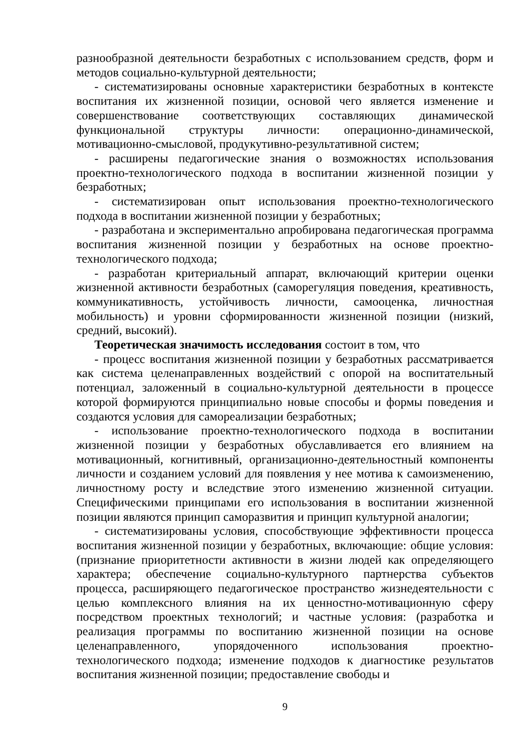разнообразной деятельности безработных с использованием средств, форм и методов социально-культурной деятельности;
- систематизированы основные характеристики безработных в контексте воспитания их жизненной позиции, основой чего является изменение и совершенствование соответствующих составляющих динамической функциональной структуры личности: операционно-динамической, мотивационно-смысловой, продукутивно-результативной систем;
- расширены педагогические знания о возможностях использования проектно-технологического подхода в воспитании жизненной позиции у безработных;
- систематизирован опыт использования проектно-технологического подхода в воспитании жизненной позиции у безработных;
- разработана и экспериментально апробирована педагогическая программа воспитания жизненной позиции у безработных на основе проектно-технологического подхода;
- разработан критериальный аппарат, включающий критерии оценки жизненной активности безработных (саморегуляция поведения, креативность, коммуникативность, устойчивость личности, самооценка, личностная мобильность) и уровни сформированности жизненной позиции (низкий, средний, высокий).
Теоретическая значимость исследования состоит в том, что
- процесс воспитания жизненной позиции у безработных рассматривается как система целенаправленных воздействий с опорой на воспитательный потенциал, заложенный в социально-культурной деятельности в процессе которой формируются принципиально новые способы и формы поведения и создаются условия для самореализации безработных;
- использование проектно-технологического подхода в воспитании жизненной позиции у безработных обуславливается его влиянием на мотивационный, когнитивный, организационно-деятельностный компоненты личности и созданием условий для появления у нее мотива к самоизменению, личностному росту и вследствие этого изменению жизненной ситуации. Специфическими принципами его использования в воспитании жизненной позиции являются принцип саморазвития и принцип культурной аналогии;
- систематизированы условия, способствующие эффективности процесса воспитания жизненной позиции у безработных, включающие: общие условия: (признание приоритетности активности в жизни людей как определяющего характера; обеспечение социально-культурного партнерства субъектов процесса, расширяющего педагогическое пространство жизнедеятельности с целью комплексного влияния на их ценностно-мотивационную сферу посредством проектных технологий; и частные условия: (разработка и реализация программы по воспитанию жизненной позиции на основе целенаправленного, упорядоченного использования проектно-технологического подхода; изменение подходов к диагностике результатов воспитания жизненной позиции; предоставление свободы и
9